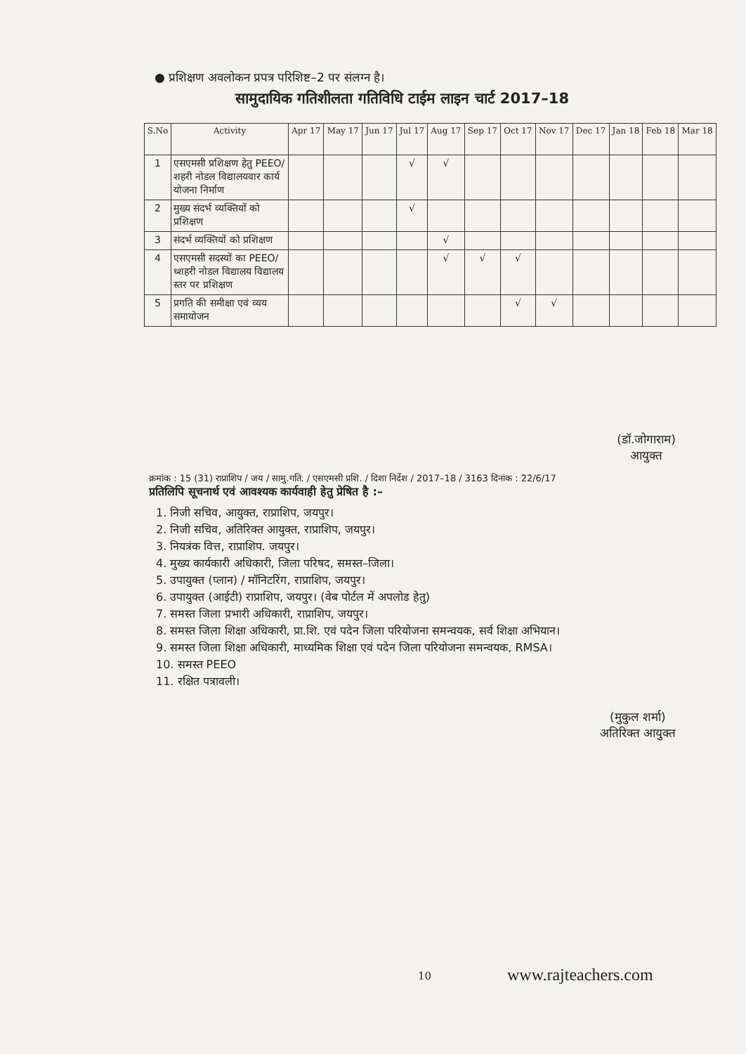● प्रशिक्षण अवलोकन प्रपत्र परिशिष्ट–2 पर संलग्न है।
सामुदायिक गतिशीलता गतिविधि टाईम लाइन चार्ट 2017–18
| S.No | Activity | Apr 17 | May 17 | Jun 17 | Jul 17 | Aug 17 | Sep 17 | Oct 17 | Nov 17 | Dec 17 | Jan 18 | Feb 18 | Mar 18 |
| --- | --- | --- | --- | --- | --- | --- | --- | --- | --- | --- | --- | --- | --- |
| 1 | एसएमसी प्रशिक्षण हेतु PEEO/शहरी नोडल विद्यालयवार कार्य योजना निर्माण | | | | √ | √ | | | | | | | |
| 2 | मुख्य संदर्भ व्यक्तियों को प्रशिक्षण | | | | √ | | | | | | | | |
| 3 | संदर्भ व्यक्तियों को प्रशिक्षण | | | | | √ | | | | | | | |
| 4 | एसएमसी सदस्यों का PEEO/ध्शहरी नोडल विद्यालय विद्यालय स्तर पर प्रशिक्षण | | | | | √ | √ | √ | | | | | |
| 5 | प्रगति की समीक्षा एवं व्यय समायोजन | | | | | | | √ | √ | | | | |
(डॉ.जोगाराम)
आयुक्त
क्रमांक : 15 (31) राप्राशिप / जय / सामु.गति. / एसएमसी प्रशि. / दिशा निर्देश / 2017–18 / 3163 दिनांक : 22/6/17
प्रतिलिपि सूचनार्थ एवं आवश्यक कार्यवाही हेतु प्रेषित है :–
1. निजी सचिव, आयुक्त, राप्राशिप, जयपुर।
2. निजी सचिव, अतिरिक्त आयुक्त, राप्राशिप, जयपुर।
3. नियत्रंक वित्त, राप्राशिप. जयपुर।
4. मुख्य कार्यकारी अधिकारी, जिला परिषद, समस्त–जिला।
5. उपायुक्त (प्लान) / मॉनिटरिंग, राप्राशिप, जयपुर।
6. उपायुक्त (आईटी) राप्राशिप, जयपुर। (वेब पोर्टल में अपलोड हेतु)
7. समस्त जिला प्रभारी अधिकारी, राप्राशिप, जयपुर।
8. समस्त जिला शिक्षा अधिकारी, प्रा.शि. एवं पदेन जिला परियोजना समन्वयक, सर्व शिक्षा अभियान।
9. समस्त जिला शिक्षा अधिकारी, माध्यमिक शिक्षा एवं पदेन जिला परियोजना समन्वयक, RMSA।
10. समस्त PEEO
11. रक्षित पत्रावली।
(मुकुल शर्मा)
अतिरिक्त आयुक्त
10 www.rajteachers.com